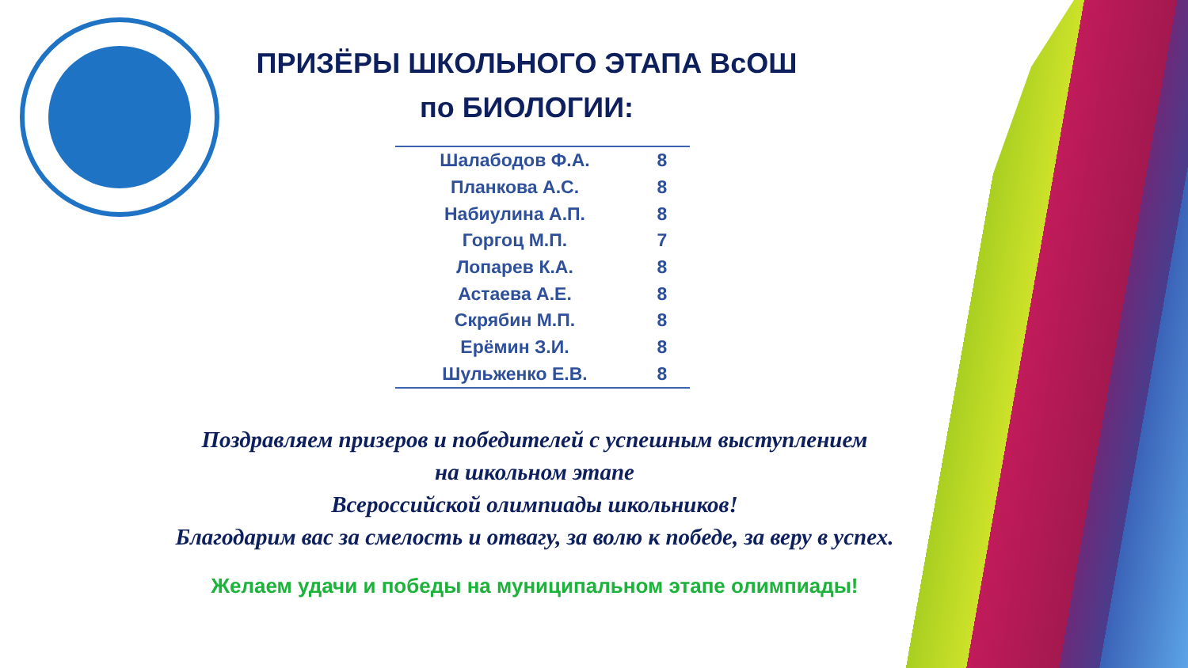ПРИЗЁРЫ ШКОЛЬНОГО ЭТАПА ВсОШ
по БИОЛОГИИ:
| Шалабодов Ф.А. | 8 |
| Планкова А.С. | 8 |
| Набиулина А.П. | 8 |
| Горгоц М.П. | 7 |
| Лопарев К.А. | 8 |
| Астаева А.Е. | 8 |
| Скрябин М.П. | 8 |
| Ерёмин З.И. | 8 |
| Шульженко Е.В. | 8 |
Поздравляем призеров и победителей с успешным выступлением
на школьном этапе
Всероссийской олимпиады школьников!
Благодарим вас за смелость и отвагу, за волю к победе, за веру в успех.
Желаем удачи и победы на муниципальном этапе олимпиады!